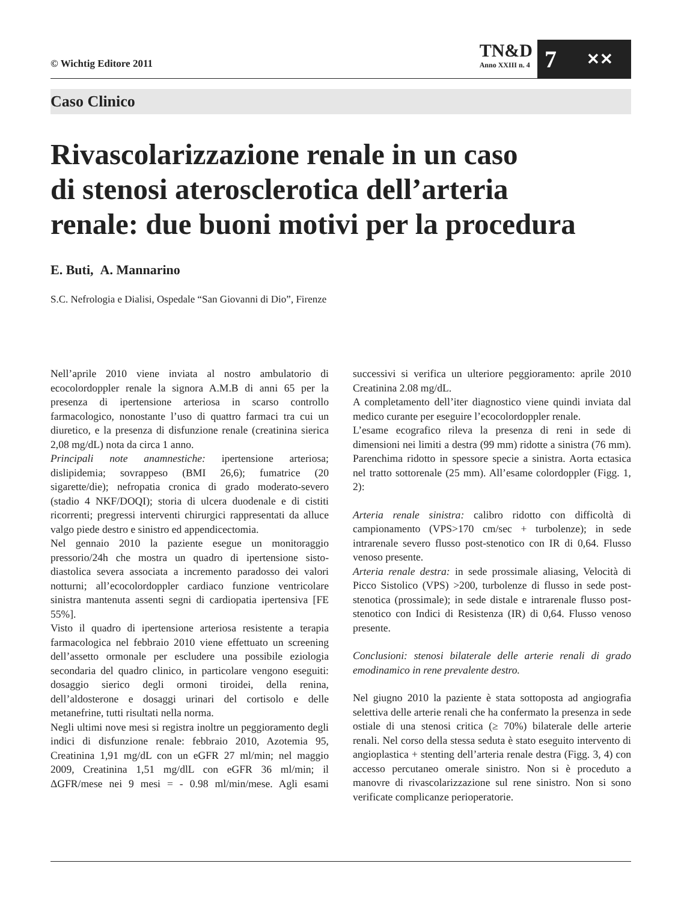© Wichtig Editore 2011
TN&D
Anno XXIII n. 4
7 ✕✕
Caso Clinico
Rivascolarizzazione renale in un caso
di stenosi aterosclerotica dell’arteria
renale: due buoni motivi per la procedura
E. Buti, A. Mannarino
S.C. Nefrologia e Dialisi, Ospedale “San Giovanni di Dio”, Firenze
Nell’aprile 2010 viene inviata al nostro ambulatorio di ecocolordoppler renale la signora A.M.B di anni 65 per la presenza di ipertensione arteriosa in scarso controllo farmacologico, nonostante l’uso di quattro farmaci tra cui un diuretico, e la presenza di disfunzione renale (creatinina sierica 2,08 mg/dL) nota da circa 1 anno.
Principali note anamnestiche: ipertensione arteriosa; dislipidemia; sovrappeso (BMI 26,6); fumatrice (20 sigarette/die); nefropatia cronica di grado moderato-severo (stadio 4 NKF/DOQI); storia di ulcera duodenale e di cistiti ricorrenti; pregressi interventi chirurgici rappresentati da alluce valgo piede destro e sinistro ed appendicectomia.
Nel gennaio 2010 la paziente esegue un monitoraggio pressorio/24h che mostra un quadro di ipertensione sisto-diastolica severa associata a incremento paradosso dei valori notturni; all’ecocolordoppler cardiaco funzione ventricolare sinistra mantenuta assenti segni di cardiopatia ipertensiva [FE 55%].
Visto il quadro di ipertensione arteriosa resistente a terapia farmacologica nel febbraio 2010 viene effettuato un screening dell’assetto ormonale per escludere una possibile eziologia secondaria del quadro clinico, in particolare vengono eseguiti: dosaggio sierico degli ormoni tiroidei, della renina, dell’aldosterone e dosaggi urinari del cortisolo e delle metanefrine, tutti risultati nella norma.
Negli ultimi nove mesi si registra inoltre un peggioramento degli indici di disfunzione renale: febbraio 2010, Azotemia 95, Creatinina 1,91 mg/dL con un eGFR 27 ml/min; nel maggio 2009, Creatinina 1,51 mg/dlL con eGFR 36 ml/min; il ΔGFR/mese nei 9 mesi = - 0.98 ml/min/mese. Agli esami successivi si verifica un ulteriore peggioramento: aprile 2010 Creatinina 2.08 mg/dL.
A completamento dell’iter diagnostico viene quindi inviata dal medico curante per eseguire l’ecocolordoppler renale.
L’esame ecografico rileva la presenza di reni in sede di dimensioni nei limiti a destra (99 mm) ridotte a sinistra (76 mm). Parenchima ridotto in spessore specie a sinistra. Aorta ectasica nel tratto sottorenale (25 mm). All’esame colordoppler (Figg. 1, 2):
Arteria renale sinistra: calibro ridotto con difficoltà di campionamento (VPS>170 cm/sec + turbolenze); in sede intrarenale severo flusso post-stenotico con IR di 0,64. Flusso venoso presente.
Arteria renale destra: in sede prossimale aliasing, Velocità di Picco Sistolico (VPS) >200, turbolenze di flusso in sede post-stenotica (prossimale); in sede distale e intrarenale flusso post-stenotico con Indici di Resistenza (IR) di 0,64. Flusso venoso presente.
Conclusioni: stenosi bilaterale delle arterie renali di grado emodinamico in rene prevalente destro.
Nel giugno 2010 la paziente è stata sottoposta ad angiografia selettiva delle arterie renali che ha confermato la presenza in sede ostiale di una stenosi critica (≥ 70%) bilaterale delle arterie renali. Nel corso della stessa seduta è stato eseguito intervento di angioplastica + stenting dell’arteria renale destra (Figg. 3, 4) con accesso percutaneo omerale sinistro. Non si è proceduto a manovre di rivascolarizzazione sul rene sinistro. Non si sono verificate complicanze perioperatorie.